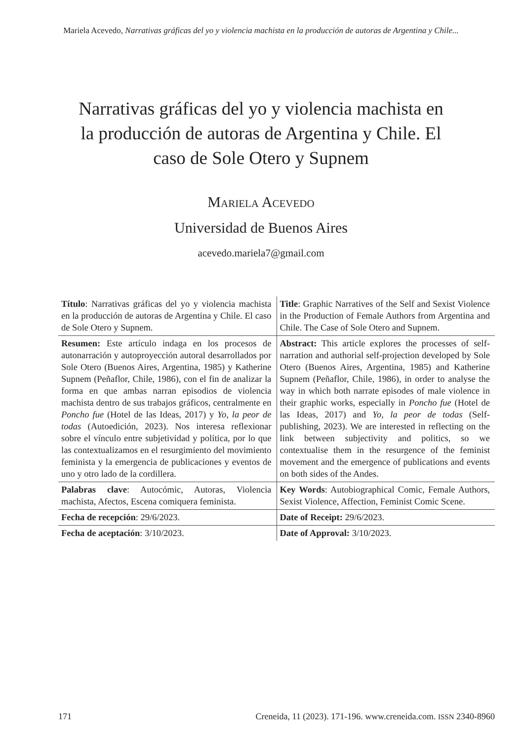Mariela Acevedo, Narrativas gráficas del yo y violencia machista en la producción de autoras de Argentina y Chile...
Narrativas gráficas del yo y violencia machista en la producción de autoras de Argentina y Chile. El caso de Sole Otero y Supnem
Mariela Acevedo
Universidad de Buenos Aires
acevedo.mariela7@gmail.com
| Título : Narrativas gráficas del yo y violencia machista en la producción de autoras de Argentina y Chile. El caso de Sole Otero y Supnem. | Title : Graphic Narratives of the Self and Sexist Violence in the Production of Female Authors from Argentina and Chile. The Case of Sole Otero and Supnem. |
| Resumen: Este artículo indaga en los procesos de autonarración y autoproyección autoral desarrollados por Sole Otero (Buenos Aires, Argentina, 1985) y Katherine Supnem (Peñaflor, Chile, 1986), con el fin de analizar la forma en que ambas narran episodios de violencia machista dentro de sus trabajos gráficos, centralmente en Poncho fue (Hotel de las Ideas, 2017) y Yo, la peor de todas (Autoedición, 2023). Nos interesa reflexionar sobre el vínculo entre subjetividad y política, por lo que las contextualizamos en el resurgimiento del movimiento feminista y la emergencia de publicaciones y eventos de uno y otro lado de la cordillera. | Abstract: This article explores the processes of self-narration and authorial self-projection developed by Sole Otero (Buenos Aires, Argentina, 1985) and Katherine Supnem (Peñaflor, Chile, 1986), in order to analyse the way in which both narrate episodes of male violence in their graphic works, especially in Poncho fue (Hotel de las Ideas, 2017) and Yo, la peor de todas (Self-publishing, 2023). We are interested in reflecting on the link between subjectivity and politics, so we contextualise them in the resurgence of the feminist movement and the emergence of publications and events on both sides of the Andes. |
| Palabras clave : Autocómic, Autoras, Violencia machista, Afectos, Escena comiquera feminista. | Key Words : Autobiographical Comic, Female Authors, Sexist Violence, Affection, Feminist Comic Scene. |
| Fecha de recepción : 29/6/2023. | Date of Receipt: 29/6/2023. |
| Fecha de aceptación : 3/10/2023. | Date of Approval: 3/10/2023. |
171 Creneida, 11 (2023). 171-196. www.creneida.com. ISSN 2340-8960